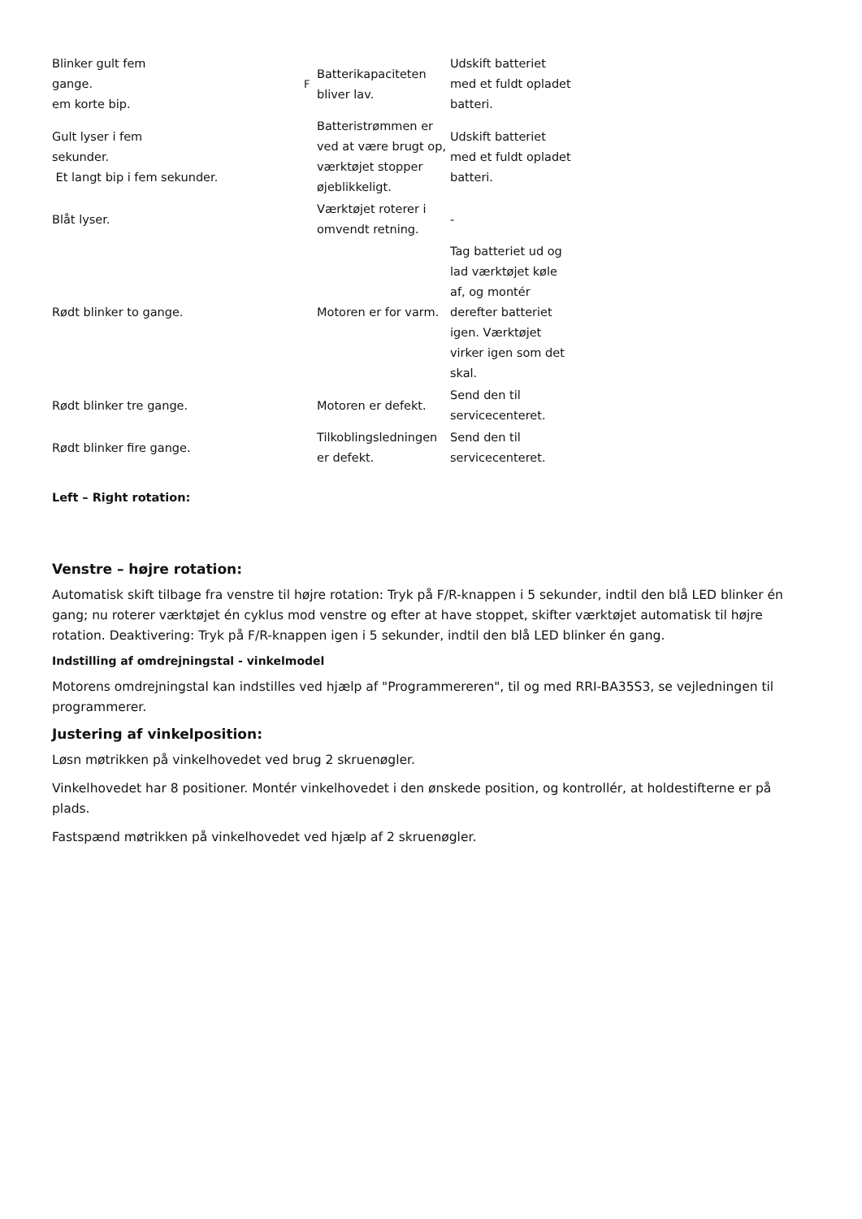| Blinker gult fem gange. em korte bip. | F | Batterikapaciteten bliver lav. | Udskift batteriet med et fuldt opladet batteri. |
| Gult lyser i fem sekunder. Et langt bip i fem sekunder. | | Batteristrømmen er ved at være brugt op, værktøjet stopper øjeblikkeligt. | Udskift batteriet med et fuldt opladet batteri. |
| Blåt lyser. | | Værktøjet roterer i omvendt retning. | - |
| Rødt blinker to gange. | | Motoren er for varm. | Tag batteriet ud og lad værktøjet køle af, og montér derefter batteriet igen. Værktøjet virker igen som det skal. |
| Rødt blinker tre gange. | | Motoren er defekt. | Send den til servicecenteret. |
| Rødt blinker fire gange. | | Tilkoblingsledningen er defekt. | Send den til servicecenteret. |
Left – Right rotation:
Venstre – højre rotation:
Automatisk skift tilbage fra venstre til højre rotation: Tryk på F/R-knappen i 5 sekunder, indtil den blå LED blinker én gang; nu roterer værktøjet én cyklus mod venstre og efter at have stoppet, skifter værktøjet automatisk til højre rotation. Deaktivering: Tryk på F/R-knappen igen i 5 sekunder, indtil den blå LED blinker én gang.
Indstilling af omdrejningstal - vinkelmodel
Motorens omdrejningstal kan indstilles ved hjælp af "Programmereren", til og med RRI-BA35S3, se vejledningen til programmerer.
Justering af vinkelposition:
Løsn møtrikken på vinkelhovedet ved brug 2 skruenøgler.
Vinkelhovedet har 8 positioner. Montér vinkelhovedet i den ønskede position, og kontrollér, at holdestifterne er på plads.
Fastspænd møtrikken på vinkelhovedet ved hjælp af 2 skruenøgler.